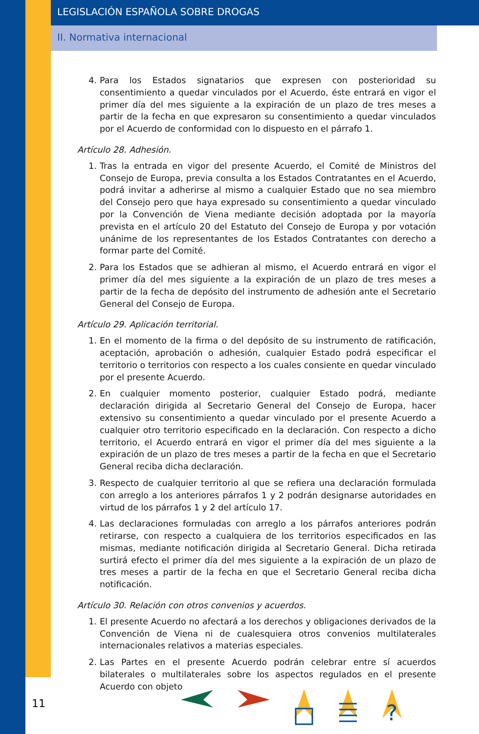LEGISLACIÓN ESPAÑOLA SOBRE DROGAS
II. Normativa internacional
4. Para los Estados signatarios que expresen con posterioridad su consentimiento a quedar vinculados por el Acuerdo, éste entrará en vigor el primer día del mes siguiente a la expiración de un plazo de tres meses a partir de la fecha en que expresaron su consentimiento a quedar vinculados por el Acuerdo de conformidad con lo dispuesto en el párrafo 1.
Artículo 28. Adhesión.
1. Tras la entrada en vigor del presente Acuerdo, el Comité de Ministros del Consejo de Europa, previa consulta a los Estados Contratantes en el Acuerdo, podrá invitar a adherirse al mismo a cualquier Estado que no sea miembro del Consejo pero que haya expresado su consentimiento a quedar vinculado por la Convención de Viena mediante decisión adoptada por la mayoría prevista en el artículo 20 del Estatuto del Consejo de Europa y por votación unánime de los representantes de los Estados Contratantes con derecho a formar parte del Comité.
2. Para los Estados que se adhieran al mismo, el Acuerdo entrará en vigor el primer día del mes siguiente a la expiración de un plazo de tres meses a partir de la fecha de depósito del instrumento de adhesión ante el Secretario General del Consejo de Europa.
Artículo 29. Aplicación territorial.
1. En el momento de la firma o del depósito de su instrumento de ratificación, aceptación, aprobación o adhesión, cualquier Estado podrá especificar el territorio o territorios con respecto a los cuales consiente en quedar vinculado por el presente Acuerdo.
2. En cualquier momento posterior, cualquier Estado podrá, mediante declaración dirigida al Secretario General del Consejo de Europa, hacer extensivo su consentimiento a quedar vinculado por el presente Acuerdo a cualquier otro territorio especificado en la declaración. Con respecto a dicho territorio, el Acuerdo entrará en vigor el primer día del mes siguiente a la expiración de un plazo de tres meses a partir de la fecha en que el Secretario General reciba dicha declaración.
3. Respecto de cualquier territorio al que se refiera una declaración formulada con arreglo a los anteriores párrafos 1 y 2 podrán designarse autoridades en virtud de los párrafos 1 y 2 del artículo 17.
4. Las declaraciones formuladas con arreglo a los párrafos anteriores podrán retirarse, con respecto a cualquiera de los territorios especificados en las mismas, mediante notificación dirigida al Secretario General. Dicha retirada surtirá efecto el primer día del mes siguiente a la expiración de un plazo de tres meses a partir de la fecha en que el Secretario General reciba dicha notificación.
Artículo 30. Relación con otros convenios y acuerdos.
1. El presente Acuerdo no afectará a los derechos y obligaciones derivados de la Convención de Viena ni de cualesquiera otros convenios multilaterales internacionales relativos a materias especiales.
2. Las Partes en el presente Acuerdo podrán celebrar entre sí acuerdos bilaterales o multilaterales sobre los aspectos regulados en el presente Acuerdo con objeto
11
?